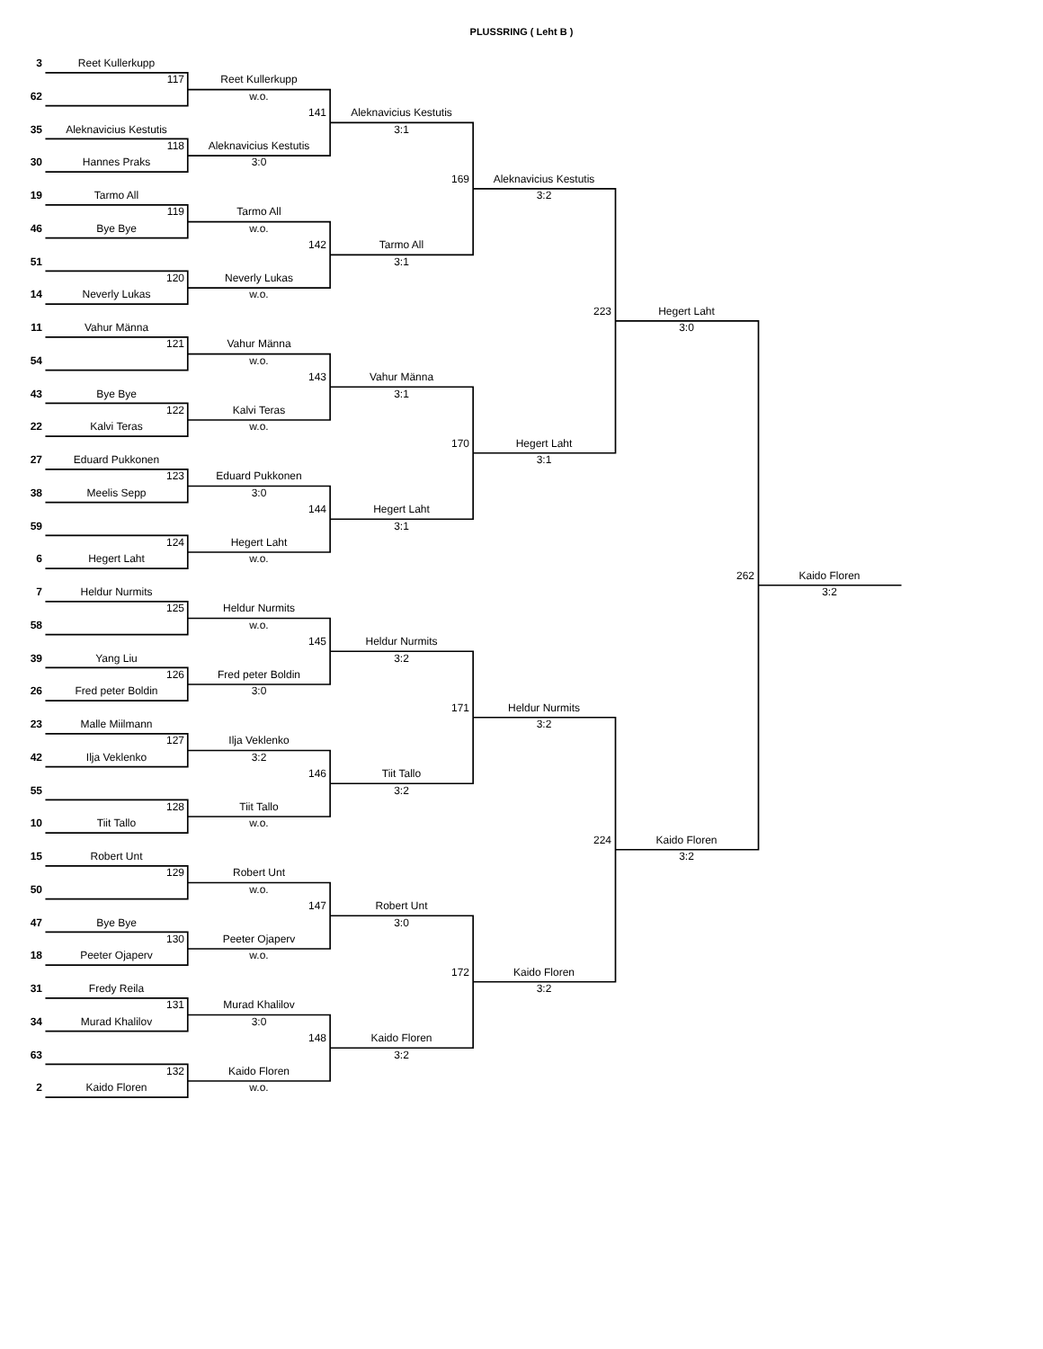PLUSSRING ( Leht B )
3
Reet Kullerkupp
117
Reet Kullerkupp
62
w.o.
141
Aleknavicius Kestutis
35
Aleknavicius Kestutis
3:1
118
Aleknavicius Kestutis
30
Hannes Praks
3:0
169
Aleknavicius Kestutis
19
Tarmo All
3:2
119
Tarmo All
46
Bye Bye
w.o.
142
Tarmo All
51
3:1
120
Neverly Lukas
14
Neverly Lukas
w.o.
223
Hegert Laht
11
Vahur Männa
3:0
121
Vahur Männa
54
w.o.
143
Vahur Männa
43
Bye Bye
3:1
122
Kalvi Teras
22
Kalvi Teras
w.o.
170
Hegert Laht
27
Eduard Pukkonen
3:1
123
Eduard Pukkonen
38
Meelis Sepp
3:0
144
Hegert Laht
59
3:1
124
Hegert Laht
6
Hegert Laht
w.o.
262
Kaido Floren
7
Heldur Nurmits
3:2
125
Heldur Nurmits
58
w.o.
145
Heldur Nurmits
39
Yang Liu
3:2
126
Fred peter Boldin
26
Fred peter Boldin
3:0
171
Heldur Nurmits
23
Malle Miilmann
3:2
127
Ilja Veklenko
42
Ilja Veklenko
3:2
146
Tiit Tallo
55
3:2
128
Tiit Tallo
10
Tiit Tallo
w.o.
224
Kaido Floren
15
Robert Unt
3:2
129
Robert Unt
50
w.o.
147
Robert Unt
47
Bye Bye
3:0
130
Peeter Ojaperv
18
Peeter Ojaperv
w.o.
172
Kaido Floren
31
Fredy Reila
3:2
131
Murad Khalilov
34
Murad Khalilov
3:0
148
Kaido Floren
63
3:2
132
Kaido Floren
2
Kaido Floren
w.o.